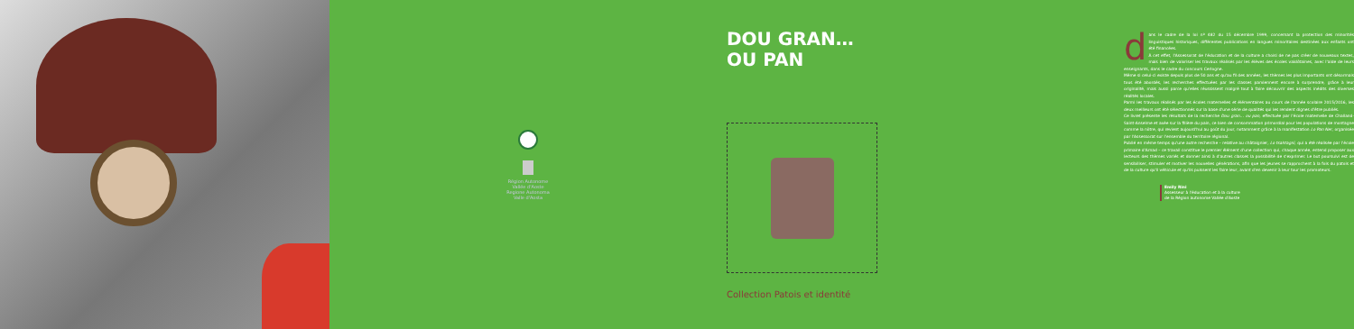Région Autonome
Vallée d'Aoste
Regione Autonoma
Valle d'Aosta
DOU GRAN…
OU PAN
Collection Patois et identité
dans le cadre de la loi nº 482 du 15 décembre 1999, concernant la protection des minorités linguistiques historiques, différentes publications en langues minoritaires destinées aux enfants ont été financées.
À cet effet, l'Assessorat de l'éducation et de la culture a choisi de ne pas créer de nouveaux textes, mais bien de valoriser les travaux réalisés par les élèves des écoles valdôtaines, avec l'aide de leurs enseignants, dans le cadre du concours Cerlogne.
Même si celui-ci existe depuis plus de 50 ans et qu'au fil des années, les thèmes les plus importants ont désormais tous été abordés, les recherches effectuées par les classes parviennent encore à surprendre, grâce à leur originalité, mais aussi parce qu'elles réussissent malgré tout à faire découvrir des aspects inédits des diverses réalités locales.
Parmi les travaux réalisés par les écoles maternelles et élémentaires au cours de l'année scolaire 2015/2016, les deux meilleurs ont été sélectionnés sur la base d'une série de qualités qui les rendent dignes d'être publiés.
Ce livret présente les résultats de la recherche Dou gran… ou pan, effectuée par l'école maternelle de Challand-Saint-Anselme et axée sur la filière du pain, ce bien de consommation primordial pour les populations de montagne comme la nôtre, qui revient aujourd'hui au goût du jour, notamment grâce à la manifestation Lo Pan Ner, organisée par l'Assessorat sur l'ensemble du territoire régional.
Publié en même temps qu'une autre recherche – relative au châtaignier, Lo tsahtagnì, qui a été réalisée par l'école primaire d'Arnad – ce travail constitue le premier élément d'une collection qui, chaque année, entend proposer aux lecteurs des thèmes variés et donner ainsi à d'autres classes la possibilité de s'exprimer. Le but poursuivi est de sensibiliser, stimuler et motiver les nouvelles générations, afin que les jeunes se rapprochent à la fois du patois et de la culture qu'il véhicule et qu'ils puissent les faire leur, avant d'en devenir à leur tour les promoteurs.
Emily Rini
Assesseur à l'éducation et à la culture
de la Région autonome Vallée d'Aoste